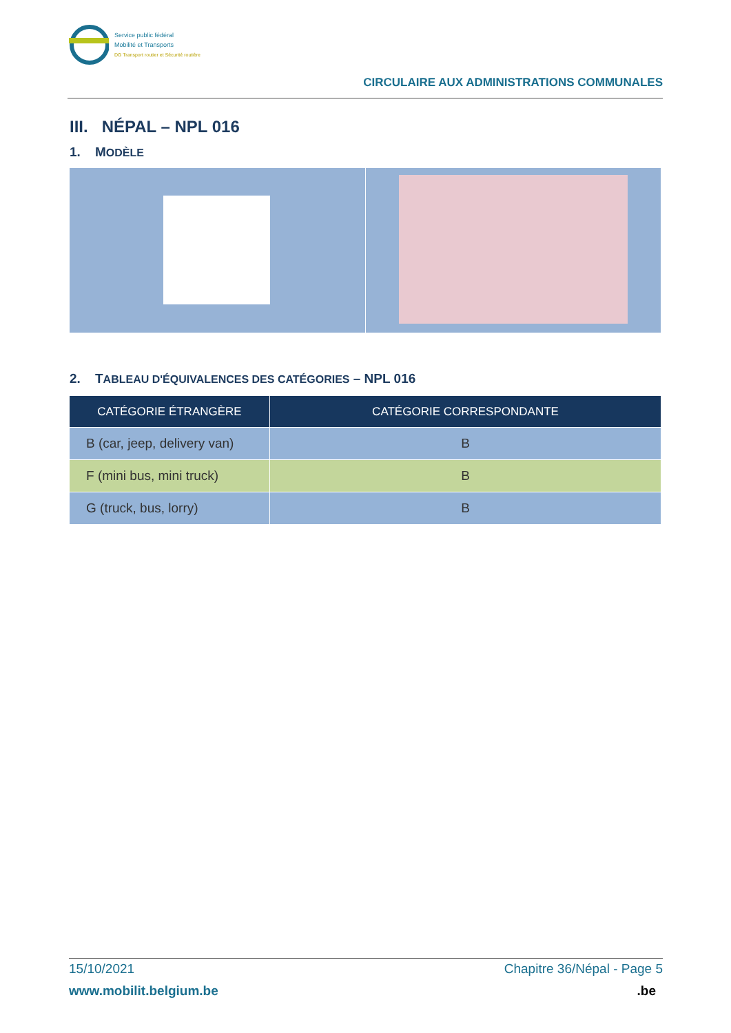Service public fédéral
Mobilité et Transports
DG Transport routier et Sécurité routière
CIRCULAIRE AUX ADMINISTRATIONS COMMUNALES
III. NÉPAL – NPL 016
1. MODÈLE
2. TABLEAU D'ÉQUIVALENCES DES CATÉGORIES – NPL 016
| CATÉGORIE ÉTRANGÈRE | CATÉGORIE CORRESPONDANTE |
| --- | --- |
| B (car, jeep, delivery van) | B |
| F (mini bus, mini truck) | B |
| G (truck, bus, lorry) | B |
15/10/2021 Chapitre 36/Népal - Page 5
www.mobilit.belgium.be.be